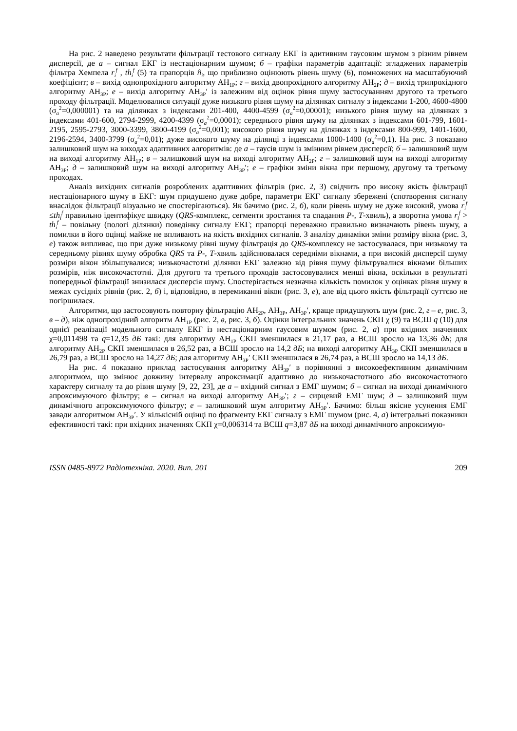На рис. 2 наведено результати фільтрації тестового сигналу ЕКГ із адитивним гаусовим шумом з різним рівнем дисперсії, де а – сигнал ЕКГ із нестаціонарним шумом; б – графіки параметрів адаптації: згладжених параметрів фільтра Хемпела r<sub>i</sub><sup>f</sup> , th<sub>i</sub><sup>f</sup> (5) та прапорців n̂<sub>i</sub>, що приблизно оцінюють рівень шуму (6), помножених на масштабуючий коефіцієнт; в – вихід однопрохідного алгоритму АН<sub>1Р</sub>; г – вихід двопрохідного алгоритму АН<sub>2Р</sub>; д – вихід трипрохідного алгоритму АН<sub>3Р</sub>; е – вихід алгоритму АН<sub>3Р</sub>′ із залежним від оцінок рівня шуму застосуванням другого та третього проходу фільтрації. Моделювалися ситуації дуже низького рівня шуму на ділянках сигналу з індексами 1-200, 4600-4800 (σ<sub>a</sub><sup>2</sup>=0,000001) та на ділянках з індексами 201-400, 4400-4599 (σ<sub>a</sub><sup>2</sup>=0,00001); низького рівня шуму на ділянках з індексами 401-600, 2794-2999, 4200-4399 (σ<sub>a</sub><sup>2</sup>=0,0001); середнього рівня шуму на ділянках з індексами 601-799, 1601-2195, 2595-2793, 3000-3399, 3800-4199 (σ<sub>a</sub><sup>2</sup>=0,001); високого рівня шуму на ділянках з індексами 800-999, 1401-1600, 2196-2594, 3400-3799 (σ<sub>a</sub><sup>2</sup>=0,01); дуже високого шуму на ділянці з індексами 1000-1400 (σ<sub>a</sub><sup>2</sup>=0,1). На рис. 3 показано залишковий шум на виходах адаптивних алгоритмів: де а – гаусів шум із змінним рівнем дисперсії; б – залишковий шум на виході алгоритму АН<sub>1Р</sub>; в – залишковий шум на виході алгоритму АН<sub>2Р</sub>; г – залишковий шум на виході алгоритму АН<sub>3Р</sub>; д – залишковий шум на виході алгоритму АН<sub>3Р</sub>′; е – графіки зміни вікна при першому, другому та третьому проходах.
Аналіз вихідних сигналів розроблених адаптивних фільтрів (рис. 2, 3) свідчить про високу якість фільтрації нестаціонарного шуму в ЕКГ: шум придушено дуже добре, параметри ЕКГ сигналу збережені (спотворення сигналу внаслідок фільтрації візуально не спостерігаються). Як бачимо (рис. 2, б), коли рівень шуму не дуже високий, умова r<sub>i</sub><sup>f</sup> ≤th<sub>i</sub><sup>f</sup> правильно ідентифікує швидку (QRS-комплекс, сегменти зростання та спадання Р-, Т-хвиль), а зворотна умова r<sub>i</sub><sup>f</sup> > th<sub>i</sub><sup>f</sup> – повільну (пологі ділянки) поведінку сигналу ЕКГ; прапорці переважно правильно визначають рівень шуму, а помилки в його оцінці майже не впливають на якість вихідних сигналів. З аналізу динаміки зміни розміру вікна (рис. 3, е) також випливає, що при дуже низькому рівні шуму фільтрація до QRS-комплексу не застосувалася, при низькому та середньому рівнях шуму обробка QRS та Р-, Т-хвиль здійснювалася середніми вікнами, а при високій дисперсії шуму розміри вікон збільшувалися; низькочастотні ділянки ЕКГ залежно від рівня шуму фільтрувалися вікнами більших розмірів, ніж високочастотні. Для другого та третього проходів застосовувалися менші вікна, оскільки в результаті попередньої фільтрації знизилася дисперсія шуму. Спостерігається незначна кількість помилок у оцінках рівня шуму в межах сусідніх рівнів (рис. 2, б) і, відповідно, в перемиканні вікон (рис. 3, е), але від цього якість фільтрації суттєво не погіршилася.
Алгоритми, що застосовують повторну фільтрацію АН<sub>2Р</sub>, АН<sub>3Р</sub>, АН<sub>3Р</sub>′, краще придушують шум (рис. 2, г – е, рис. 3, в – д), ніж однопрохідний алгоритм АН<sub>1Р</sub> (рис. 2, в, рис. 3, б). Оцінки інтегральних значень СКП χ (9) та ВСШ q (10) для однієї реалізації модельного сигналу ЕКГ із нестаціонарним гаусовим шумом (рис. 2, а) при вхідних значеннях χ=0,011498 та q=12,35 дБ такі: для алгоритму АН<sub>1Р</sub> СКП зменшилася в 21,17 раз, а ВСШ зросло на 13,36 дБ; для алгоритму АН<sub>2Р</sub> СКП зменшилася в 26,52 раз, а ВСШ зросло на 14,2 дБ; на виході алгоритму АН<sub>3Р</sub> СКП зменшилася в 26,79 раз, а ВСШ зросло на 14,27 дБ; для алгоритму АН<sub>3Р</sub>′ СКП зменшилася в 26,74 раз, а ВСШ зросло на 14,13 дБ.
На рис. 4 показано приклад застосування алгоритму АН<sub>3Р</sub>′ в порівнянні з високоефективним динамічним алгоритмом, що змінює довжину інтервалу апроксимації адаптивно до низькочастотного або високочастотного характеру сигналу та до рівня шуму [9, 22, 23], де а – вхідний сигнал з ЕМГ шумом; б – сигнал на виході динамічного апроксимуючого фільтру; в – сигнал на виході алгоритму АН<sub>3Р</sub>′; г – сирцевий ЕМГ шум; д – залишковий шум динамічного апроксимуючого фільтру; е – залишковий шум алгоритму АН<sub>3Р</sub>′. Бачимо: більш якісне усунення ЕМГ завади алгоритмом АН<sub>3Р</sub>′. У кількісній оцінці по фрагменту ЕКГ сигналу з ЕМГ шумом (рис. 4, а) інтегральні показники ефективності такі: при вхідних значеннях СКП χ=0,006314 та ВСШ q=3,87 дБ на виході динамічного апроксимую-
ISSN 0485-8972 Радіотехніка. 2020. Вип. 201 209